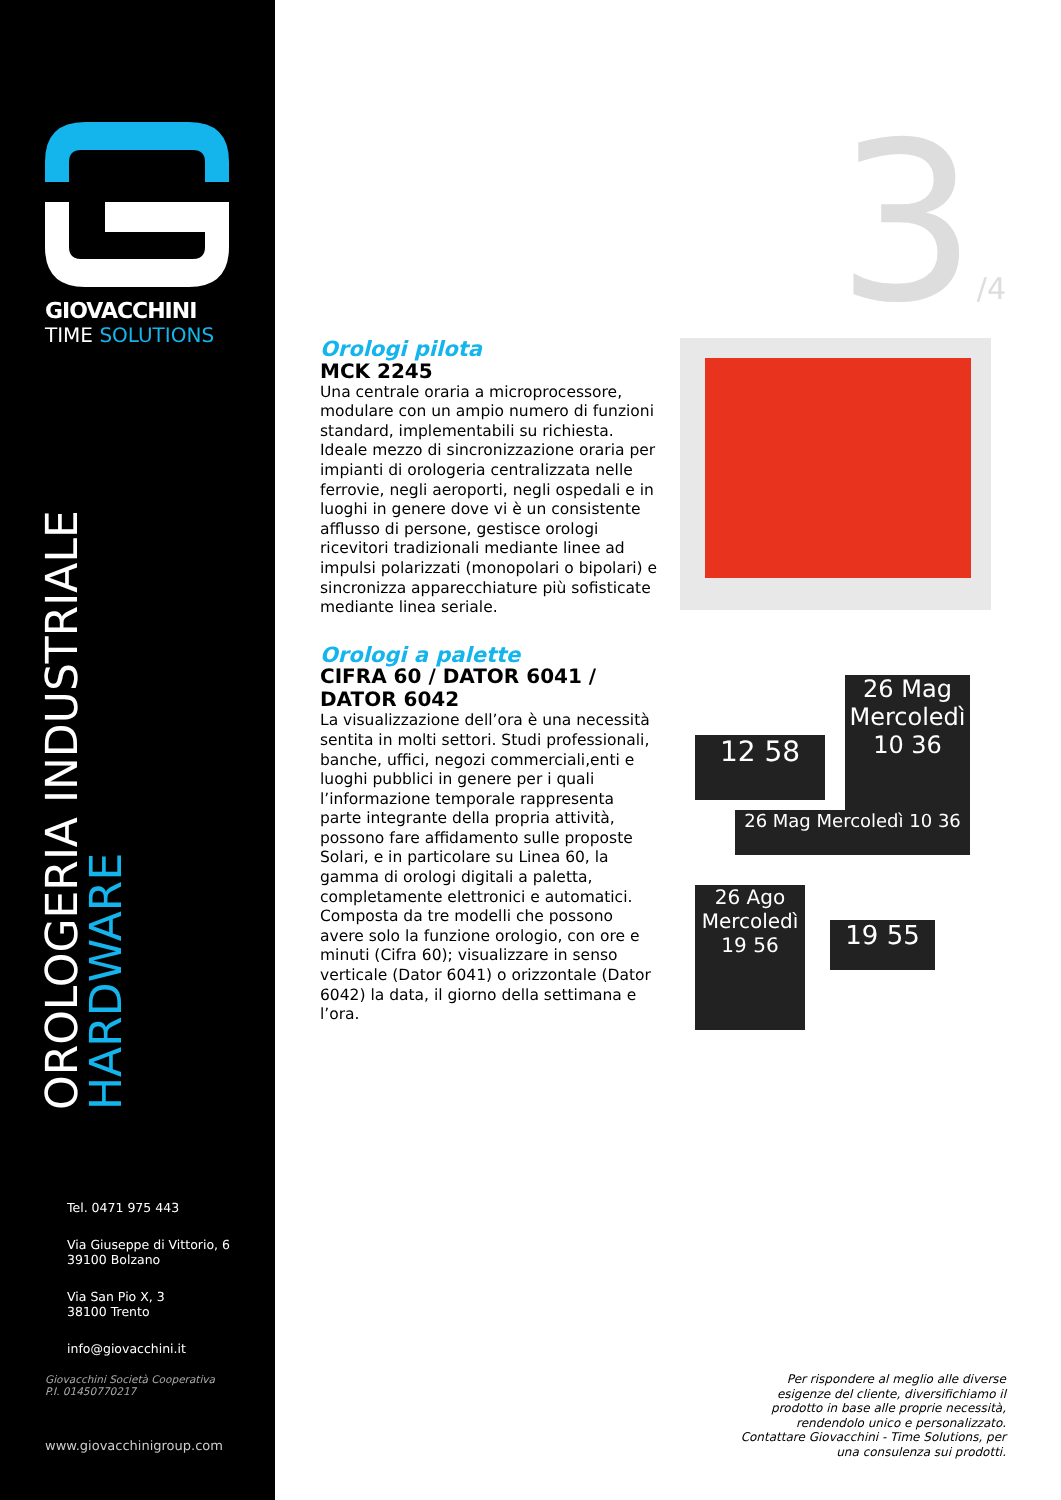GIOVACCHINI
TIME SOLUTIONS
OROLOGERIA INDUSTRIALE
HARDWARE
Tel. 0471 975 443
Via Giuseppe di Vittorio, 6
39100 Bolzano
Via San Pio X, 3
38100 Trento
info@giovacchini.it
Giovacchini Società Cooperativa
P.I. 01450770217
www.giovacchinigroup.com
3/4
Orologi pilota
MCK 2245
Una centrale oraria a microprocessore, modulare con un ampio numero di funzioni standard, implementabili su richiesta. Ideale mezzo di sincronizzazione oraria per impianti di orologeria centralizzata nelle ferrovie, negli aeroporti, negli ospedali e in luoghi in genere dove vi è un consistente afflusso di persone, gestisce orologi ricevitori tradizionali mediante linee ad impulsi polarizzati (monopolari o bipolari) e sincronizza apparecchiature più sofisticate mediante linea seriale.
Orologi a palette
CIFRA 60 / DATOR 6041 /
DATOR 6042
La visualizzazione dell’ora è una necessità sentita in molti settori. Studi professionali, banche, uffici, negozi commerciali,enti e luoghi pubblici in genere per i quali l’informazione temporale rappresenta parte integrante della propria attività, possono fare affidamento sulle proposte Solari, e in particolare su Linea 60, la gamma di orologi digitali a paletta, completamente elettronici e automatici. Composta da tre modelli che possono avere solo la funzione orologio, con ore e minuti (Cifra 60); visualizzare in senso verticale (Dator 6041) o orizzontale (Dator 6042) la data, il giorno della settimana e l’ora.
26 Mag
Mercoledì
10 36
12 58
26 Mag Mercoledì 10 36
26 Ago
Mercoledì
19 56
19 55
Per rispondere al meglio alle diverse esigenze del cliente, diversifichiamo il prodotto in base alle proprie necessità, rendendolo unico e personalizzato. Contattare Giovacchini - Time Solutions, per una consulenza sui prodotti.